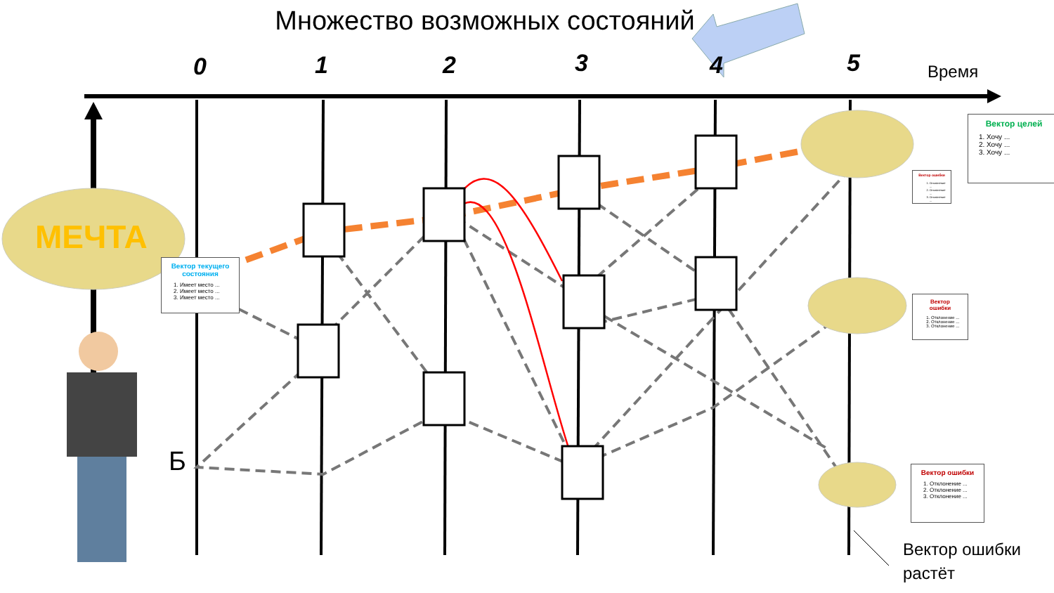Множество возможных состояний
0 1 2 3 4 5 Время
МЕЧТА
Б
Вектор текущего состояния
1. Имеет место ...
2. Имеет место ...
3. Имеет место ...
Вектор целей
1. Хочу ...
2. Хочу ...
3. Хочу ...
Вектор ошибки
1. Отклонение ...
2. Отклонение ...
3. Отклонение ...
Вектор ошибки
1. Отклонение ...
2. Отклонение ...
3. Отклонение ...
Вектор ошибки
1. Отклонение ...
2. Отклонение ...
3. Отклонение ...
Вектор ошибки
растёт